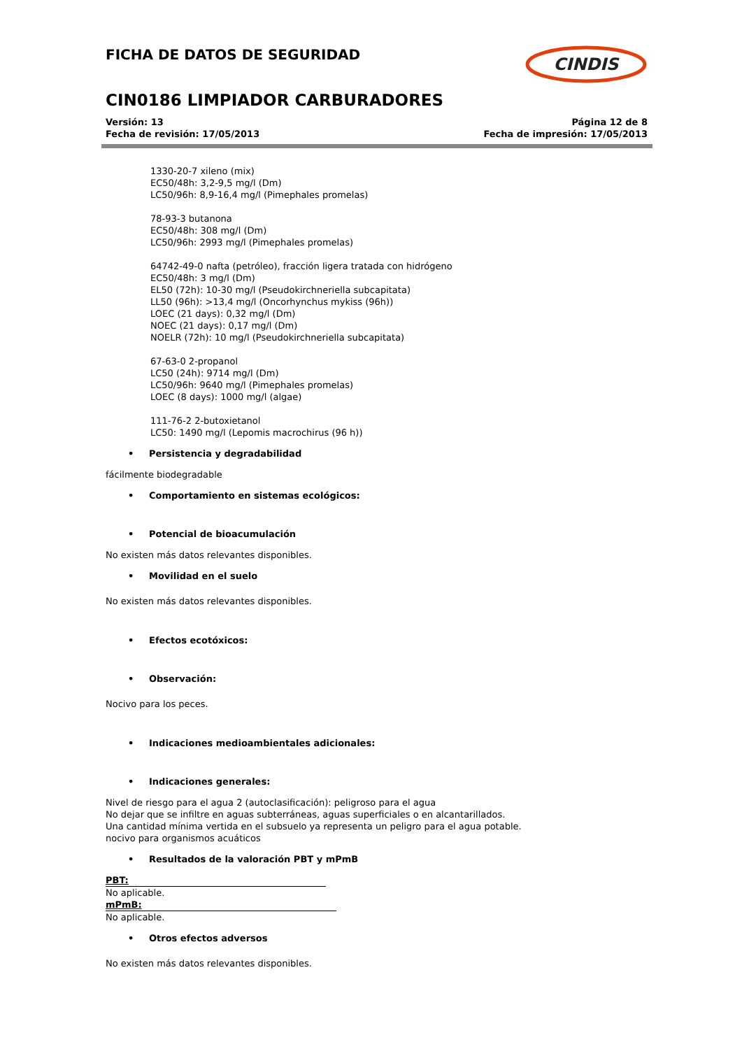FICHA DE DATOS DE SEGURIDAD
CINDIS
CIN0186 LIMPIADOR CARBURADORES
Versión: 13
Fecha de revisión: 17/05/2013
Página 12 de 8
Fecha de impresión: 17/05/2013
1330-20-7 xileno (mix)
EC50/48h: 3,2-9,5 mg/l (Dm)
LC50/96h: 8,9-16,4 mg/l (Pimephales promelas)
78-93-3 butanona
EC50/48h: 308 mg/l (Dm)
LC50/96h: 2993 mg/l (Pimephales promelas)
64742-49-0 nafta (petróleo), fracción ligera tratada con hidrógeno
EC50/48h: 3 mg/l (Dm)
EL50 (72h): 10-30 mg/l (Pseudokirchneriella subcapitata)
LL50 (96h): >13,4 mg/l (Oncorhynchus mykiss (96h))
LOEC (21 days): 0,32 mg/l (Dm)
NOEC (21 days): 0,17 mg/l (Dm)
NOELR (72h): 10 mg/l (Pseudokirchneriella subcapitata)
67-63-0 2-propanol
LC50 (24h): 9714 mg/l (Dm)
LC50/96h: 9640 mg/l (Pimephales promelas)
LOEC (8 days): 1000 mg/l (algae)
111-76-2 2-butoxietanol
LC50: 1490 mg/l (Lepomis macrochirus (96 h))
• Persistencia y degradabilidad
fácilmente biodegradable
• Comportamiento en sistemas ecológicos:
• Potencial de bioacumulación
No existen más datos relevantes disponibles.
• Movilidad en el suelo
No existen más datos relevantes disponibles.
• Efectos ecotóxicos:
• Observación:
Nocivo para los peces.
• Indicaciones medioambientales adicionales:
• Indicaciones generales:
Nivel de riesgo para el agua 2 (autoclasificación): peligroso para el agua
No dejar que se infiltre en aguas subterráneas, aguas superficiales o en alcantarillados.
Una cantidad mínima vertida en el subsuelo ya representa un peligro para el agua potable.
nocivo para organismos acuáticos
• Resultados de la valoración PBT y mPmB
PBT:
No aplicable.
mPmB:
No aplicable.
• Otros efectos adversos
No existen más datos relevantes disponibles.